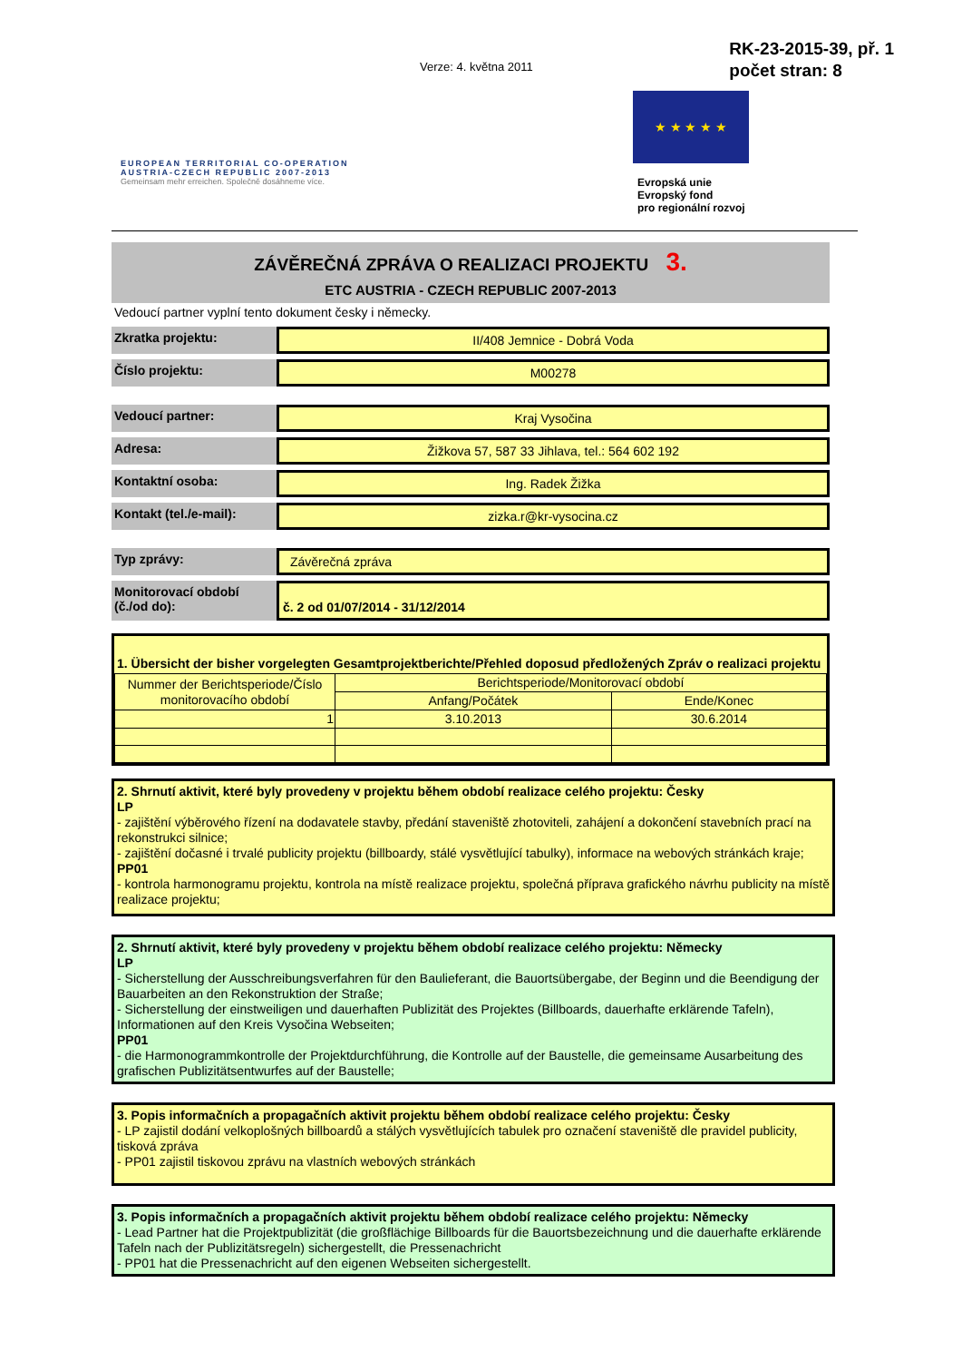Verze: 4. května 2011
RK-23-2015-39, př. 1
počet stran: 8
EUROPEAN TERRITORIAL CO-OPERATION
AUSTRIA-CZECH REPUBLIC 2007-2013
Gemeinsam mehr erreichen. Společně dosáhneme více.
★ ★ ★ ★ ★
Evropská unie
Evropský fond
pro regionální rozvoj
ZÁVĚREČNÁ ZPRÁVA O REALIZACI PROJEKTU 3.
ETC AUSTRIA - CZECH REPUBLIC 2007-2013
Vedoucí partner vyplní tento dokument česky i německy.
Zkratka projektu: II/408 Jemnice - Dobrá Voda
Číslo projektu: M00278
Vedoucí partner: Kraj Vysočina
Adresa: Žižkova 57, 587 33 Jihlava, tel.: 564 602 192
Kontaktní osoba: Ing. Radek Žižka
Kontakt (tel./e-mail):
zizka.r@kr-vysocina.cz
Typ zprávy: Závěrečná zpráva
Monitorovací období (č./od do):
č. 2 od 01/07/2014 - 31/12/2014
1. Übersicht der bisher vorgelegten Gesamtprojektberichte/Přehled doposud předložených Zpráv o realizaci projektu
| Nummer der Berichtsperiode/Číslo monitorovacího období | Berichtsperiode/Monitorovací období | |
| | Anfang/Počátek | Ende/Konec |
| 1 | 3.10.2013 | 30.6.2014 |
2. Shrnutí aktivit, které byly provedeny v projektu během období realizace celého projektu: Česky
LP
- zajištění výběrového řízení na dodavatele stavby, předání staveniště zhotoviteli, zahájení a dokončení stavebních prací na rekonstrukci silnice;
- zajištění dočasné i trvalé publicity projektu (billboardy, stálé vysvětlující tabulky), informace na webových stránkách kraje;
PP01
- kontrola harmonogramu projektu, kontrola na místě realizace projektu, společná příprava grafického návrhu publicity na místě realizace projektu;
2. Shrnutí aktivit, které byly provedeny v projektu během období realizace celého projektu: Německy
LP
- Sicherstellung der Ausschreibungsverfahren für den Baulieferant, die Bauortsübergabe, der Beginn und die Beendigung der Bauarbeiten an den Rekonstruktion der Straße;
- Sicherstellung der einstweiligen und dauerhaften Publizität des Projektes (Billboards, dauerhafte erklärende Tafeln), Informationen auf den Kreis Vysočina Webseiten;
PP01
- die Harmonogrammkontrolle der Projektdurchführung, die Kontrolle auf der Baustelle, die gemeinsame Ausarbeitung des grafischen Publizitätsentwurfes auf der Baustelle;
3. Popis informačních a propagačních aktivit projektu během období realizace celého projektu: Česky
- LP zajistil dodání velkoplošných billboardů a stálých vysvětlujících tabulek pro označení staveniště dle pravidel publicity, tisková zpráva
- PP01 zajistil tiskovou zprávu na vlastních webových stránkách
3. Popis informačních a propagačních aktivit projektu během období realizace celého projektu: Německy
- Lead Partner hat die Projektpublizität (die großflächige Billboards für die Bauortsbezeichnung und die dauerhafte erklärende Tafeln nach der Publizitätsregeln) sichergestellt, die Pressenachricht
- PP01 hat die Pressenachricht auf den eigenen Webseiten sichergestellt.